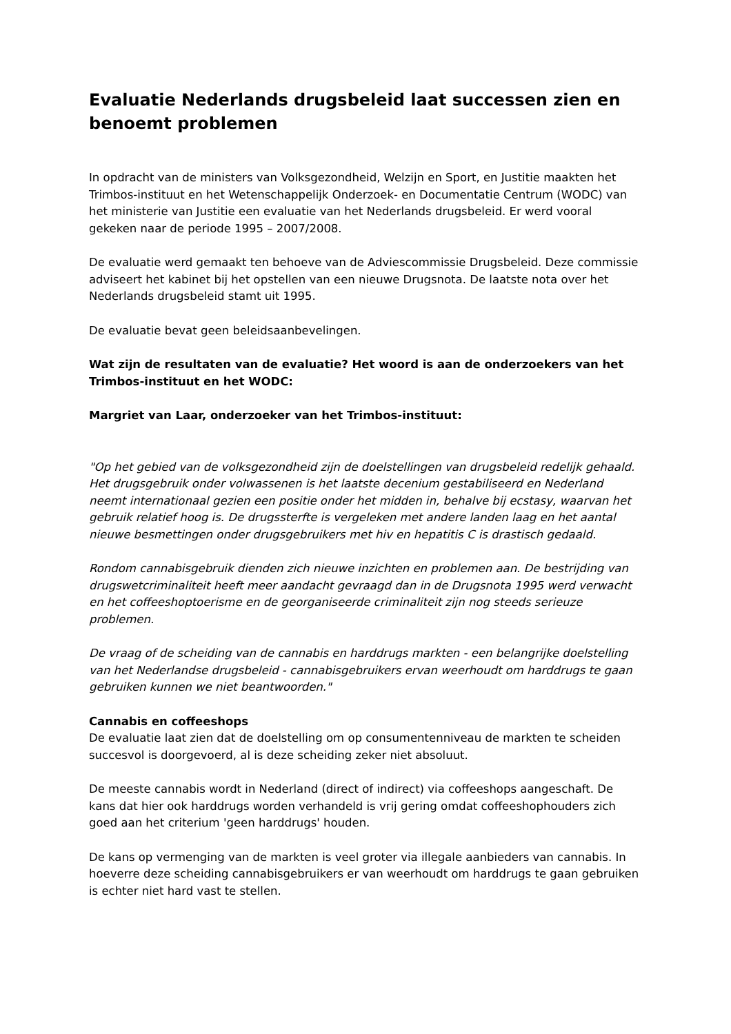Evaluatie Nederlands drugsbeleid laat successen zien en benoemt problemen
In opdracht van de ministers van Volksgezondheid, Welzijn en Sport, en Justitie maakten het Trimbos-instituut en het Wetenschappelijk Onderzoek- en Documentatie Centrum (WODC) van het ministerie van Justitie een evaluatie van het Nederlands drugsbeleid. Er werd vooral gekeken naar de periode 1995 – 2007/2008.
De evaluatie werd gemaakt ten behoeve van de Adviescommissie Drugsbeleid. Deze commissie adviseert het kabinet bij het opstellen van een nieuwe Drugsnota. De laatste nota over het Nederlands drugsbeleid stamt uit 1995.
De evaluatie bevat geen beleidsaanbevelingen.
Wat zijn de resultaten van de evaluatie? Het woord is aan de onderzoekers van het Trimbos-instituut en het WODC:
Margriet van Laar, onderzoeker van het Trimbos-instituut:
"Op het gebied van de volksgezondheid zijn de doelstellingen van drugsbeleid redelijk gehaald. Het drugsgebruik onder volwassenen is het laatste decenium gestabiliseerd en Nederland neemt internationaal gezien een positie onder het midden in, behalve bij ecstasy, waarvan het gebruik relatief hoog is. De drugssterfte is vergeleken met andere landen laag en het aantal nieuwe besmettingen onder drugsgebruikers met hiv en hepatitis C is drastisch gedaald.
Rondom cannabisgebruik dienden zich nieuwe inzichten en problemen aan. De bestrijding van drugswetcriminaliteit heeft meer aandacht gevraagd dan in de Drugsnota 1995 werd verwacht en het coffeeshoptoerisme en de georganiseerde criminaliteit zijn nog steeds serieuze problemen.
De vraag of de scheiding van de cannabis en harddrugs markten - een belangrijke doelstelling van het Nederlandse drugsbeleid - cannabisgebruikers ervan weerhoudt om harddrugs te gaan gebruiken kunnen we niet beantwoorden."
Cannabis en coffeeshops
De evaluatie laat zien dat de doelstelling om op consumentenniveau de markten te scheiden succesvol is doorgevoerd, al is deze scheiding zeker niet absoluut.
De meeste cannabis wordt in Nederland (direct of indirect) via coffeeshops aangeschaft. De kans dat hier ook harddrugs worden verhandeld is vrij gering omdat coffeeshophouders zich goed aan het criterium 'geen harddrugs' houden.
De kans op vermenging van de markten is veel groter via illegale aanbieders van cannabis. In hoeverre deze scheiding cannabisgebruikers er van weerhoudt om harddrugs te gaan gebruiken is echter niet hard vast te stellen.